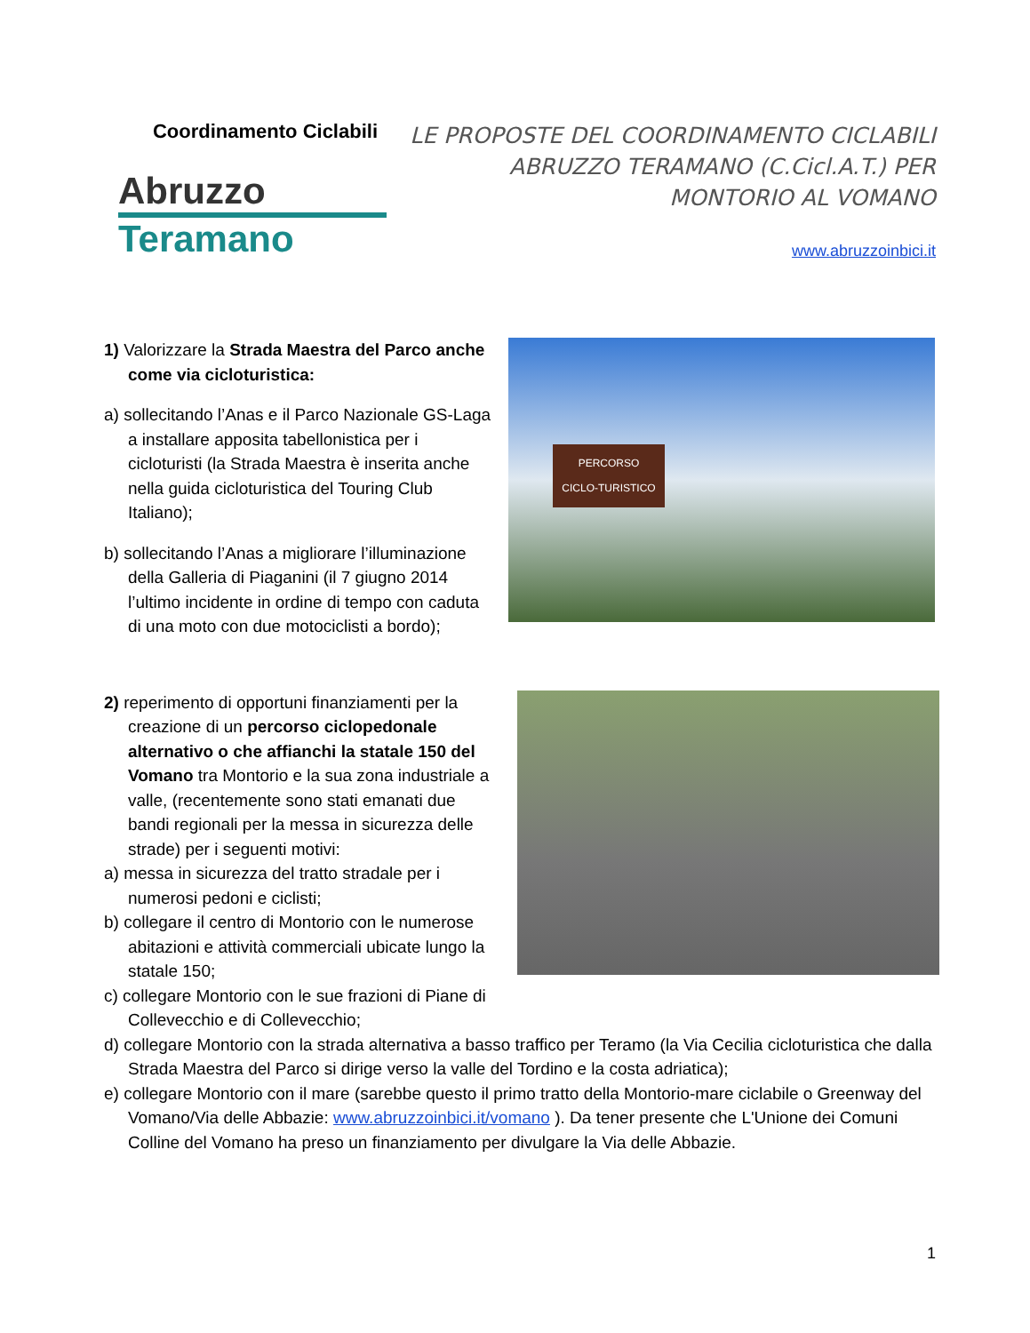Coordinamento Ciclabili
Abruzzo
Teramano
LE PROPOSTE DEL COORDINAMENTO CICLABILI ABRUZZO TERAMANO (C.Cicl.A.T.) PER MONTORIO AL VOMANO
www.abruzzoinbici.it
1) Valorizzare la Strada Maestra del Parco anche come via cicloturistica:
a) sollecitando l’Anas e il Parco Nazionale GS-Laga a installare apposita tabellonistica per i cicloturisti (la Strada Maestra è inserita anche nella guida cicloturistica del Touring Club Italiano);
b) sollecitando l’Anas a migliorare l’illuminazione della Galleria di Piaganini (il 7 giugno 2014 l’ultimo incidente in ordine di tempo con caduta di una moto con due motociclisti a bordo);
PERCORSO CICLO-TURISTICO
2) reperimento di opportuni finanziamenti per la creazione di un percorso ciclopedonale alternativo o che affianchi la statale 150 del Vomano tra Montorio e la sua zona industriale a valle, (recentemente sono stati emanati due bandi regionali per la messa in sicurezza delle strade) per i seguenti motivi:
a) messa in sicurezza del tratto stradale per i numerosi pedoni e ciclisti;
b) collegare il centro di Montorio con le numerose abitazioni e attività commerciali ubicate lungo la statale 150;
c) collegare Montorio con le sue frazioni di Piane di Collevecchio e di Collevecchio;
d) collegare Montorio con la strada alternativa a basso traffico per Teramo (la Via Cecilia cicloturistica che dalla Strada Maestra del Parco si dirige verso la valle del Tordino e la costa adriatica);
e) collegare Montorio con il mare (sarebbe questo il primo tratto della Montorio-mare ciclabile o Greenway del Vomano/Via delle Abbazie: www.abruzzoinbici.it/vomano ). Da tener presente che L'Unione dei Comuni Colline del Vomano ha preso un finanziamento per divulgare la Via delle Abbazie.
1